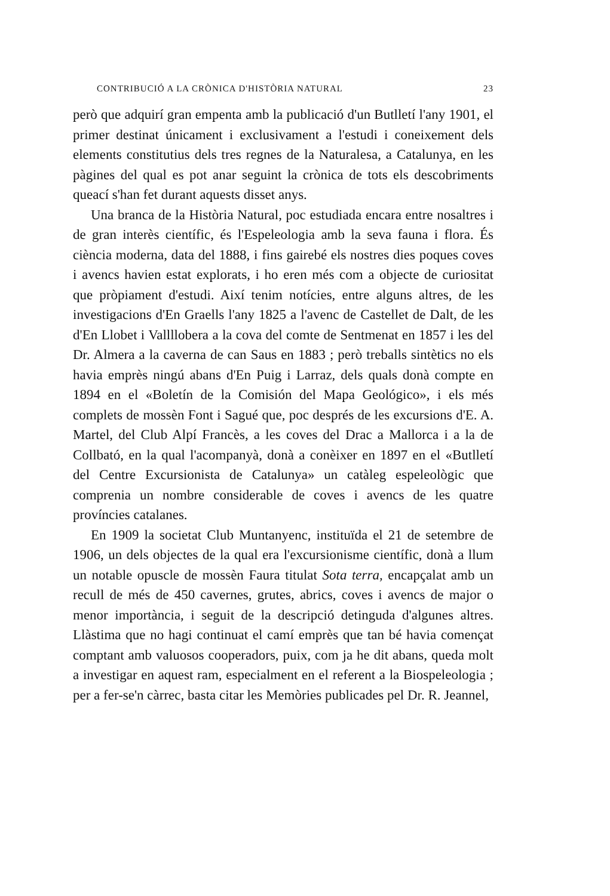CONTRIBUCIÓ A LA CRÒNICA D'HISTÒRIA NATURAL 23
però que adquirí gran empenta amb la publicació d'un Butlletí l'any 1901, el primer destinat únicament i exclusivament a l'estudi i coneixement dels elements constitutius dels tres regnes de la Naturalesa, a Catalunya, en les pàgines del qual es pot anar seguint la crònica de tots els descobriments queací s'han fet durant aquests disset anys.
Una branca de la Història Natural, poc estudiada encara entre nosaltres i de gran interès científic, és l'Espeleologia amb la seva fauna i flora. És ciència moderna, data del 1888, i fins gairebé els nostres dies poques coves i avencs havien estat explorats, i ho eren més com a objecte de curiositat que pròpiament d'estudi. Així tenim notícies, entre alguns altres, de les investigacions d'En Graells l'any 1825 a l'avenc de Castellet de Dalt, de les d'En Llobet i Vallllobera a la cova del comte de Sentmenat en 1857 i les del Dr. Almera a la caverna de can Saus en 1883 ; però treballs sintètics no els havia emprès ningú abans d'En Puig i Larraz, dels quals donà compte en 1894 en el «Boletín de la Comisión del Mapa Geológico», i els més complets de mossèn Font i Sagué que, poc després de les excursions d'E. A. Martel, del Club Alpí Francès, a les coves del Drac a Mallorca i a la de Collbató, en la qual l'acompanyà, donà a conèixer en 1897 en el «Butlletí del Centre Excursionista de Catalunya» un catàleg espeleològic que comprenia un nombre considerable de coves i avencs de les quatre províncies catalanes.
En 1909 la societat Club Muntanyenc, instituïda el 21 de setembre de 1906, un dels objectes de la qual era l'excursionisme científic, donà a llum un notable opuscle de mossèn Faura titulat Sota terra, encapçalat amb un recull de més de 450 cavernes, grutes, abrics, coves i avencs de major o menor importància, i seguit de la descripció detinguda d'algunes altres. Llàstima que no hagi continuat el camí emprès que tan bé havia començat comptant amb valuosos cooperadors, puix, com ja he dit abans, queda molt a investigar en aquest ram, especialment en el referent a la Biospeleologia ; per a fer-se'n càrrec, basta citar les Memòries publicades pel Dr. R. Jeannel,